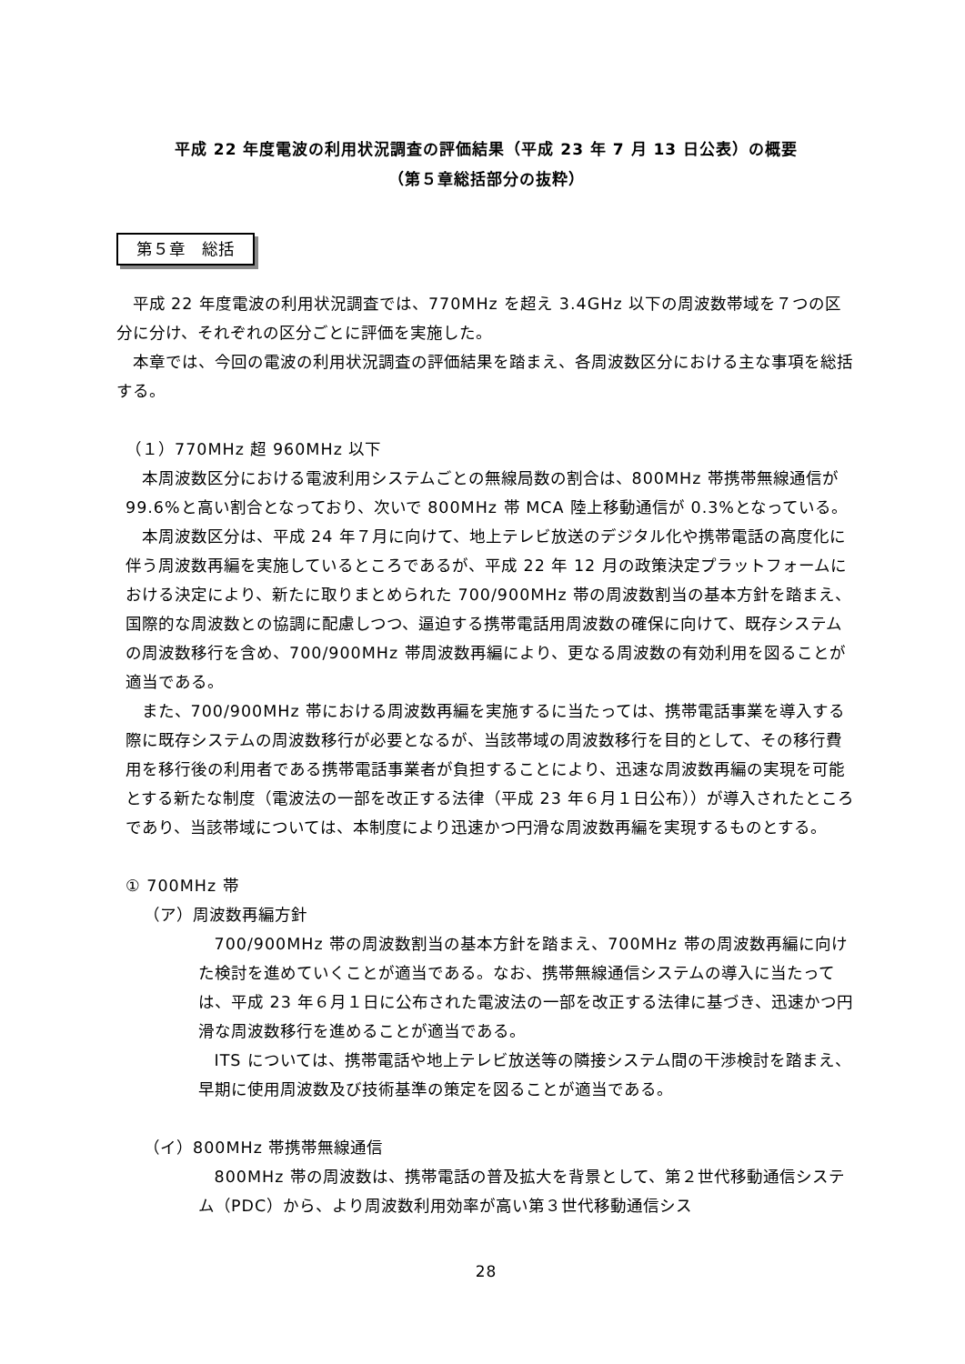平成 22 年度電波の利用状況調査の評価結果（平成 23 年 7 月 13 日公表）の概要
（第５章総括部分の抜粋）
第５章　総括
平成 22 年度電波の利用状況調査では、770MHz を超え 3.4GHz 以下の周波数帯域を７つの区分に分け、それぞれの区分ごとに評価を実施した。
本章では、今回の電波の利用状況調査の評価結果を踏まえ、各周波数区分における主な事項を総括する。
（１）770MHz 超 960MHz 以下
本周波数区分における電波利用システムごとの無線局数の割合は、800MHz 帯携帯無線通信が 99.6%と高い割合となっており、次いで 800MHz 帯 MCA 陸上移動通信が 0.3%となっている。
本周波数区分は、平成 24 年７月に向けて、地上テレビ放送のデジタル化や携帯電話の高度化に伴う周波数再編を実施しているところであるが、平成 22 年 12 月の政策決定プラットフォームにおける決定により、新たに取りまとめられた 700/900MHz 帯の周波数割当の基本方針を踏まえ、国際的な周波数との協調に配慮しつつ、逼迫する携帯電話用周波数の確保に向けて、既存システムの周波数移行を含め、700/900MHz 帯周波数再編により、更なる周波数の有効利用を図ることが適当である。
また、700/900MHz 帯における周波数再編を実施するに当たっては、携帯電話事業を導入する際に既存システムの周波数移行が必要となるが、当該帯域の周波数移行を目的として、その移行費用を移行後の利用者である携帯電話事業者が負担することにより、迅速な周波数再編の実現を可能とする新たな制度（電波法の一部を改正する法律（平成 23 年６月１日公布））が導入されたところであり、当該帯域については、本制度により迅速かつ円滑な周波数再編を実現するものとする。
① 700MHz 帯
（ア）周波数再編方針
700/900MHz 帯の周波数割当の基本方針を踏まえ、700MHz 帯の周波数再編に向けた検討を進めていくことが適当である。なお、携帯無線通信システムの導入に当たっては、平成 23 年６月１日に公布された電波法の一部を改正する法律に基づき、迅速かつ円滑な周波数移行を進めることが適当である。
ITS については、携帯電話や地上テレビ放送等の隣接システム間の干渉検討を踏まえ、早期に使用周波数及び技術基準の策定を図ることが適当である。
（イ）800MHz 帯携帯無線通信
800MHz 帯の周波数は、携帯電話の普及拡大を背景として、第２世代移動通信システム（PDC）から、より周波数利用効率が高い第３世代移動通信シス
28